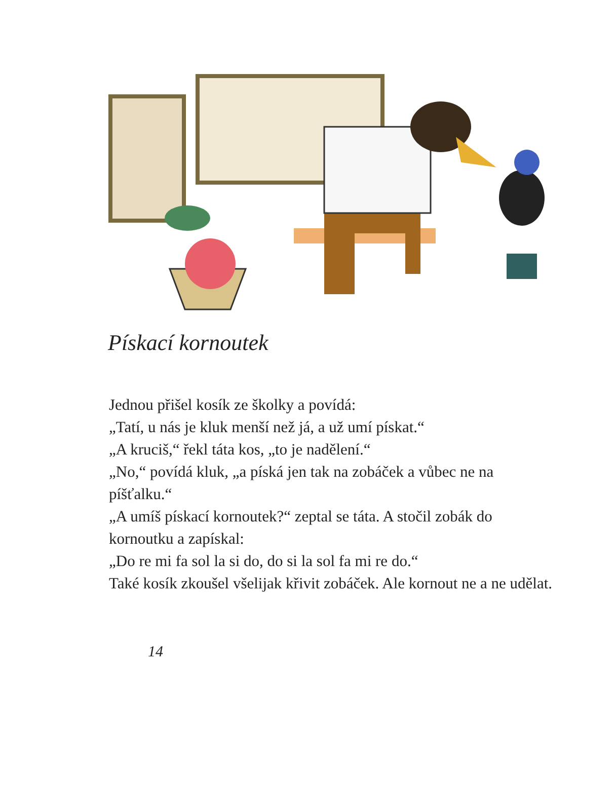Pískací kornoutek
Jednou přišel kosík ze školky a povídá:
„Tatí, u nás je kluk menší než já, a už umí pískat.“
„A kruciš,“ řekl táta kos, „to je nadělení.“
„No,“ povídá kluk, „a píská jen tak na zobáček a vůbec ne na píšťalku.“
„A umíš pískací kornoutek?“ zeptal se táta. A stočil zobák do kornoutku a zapískal:
„Do re mi fa sol la si do, do si la sol fa mi re do.“
Také kosík zkoušel všelijak křivit zobáček. Ale kornout ne a ne udělat.
14